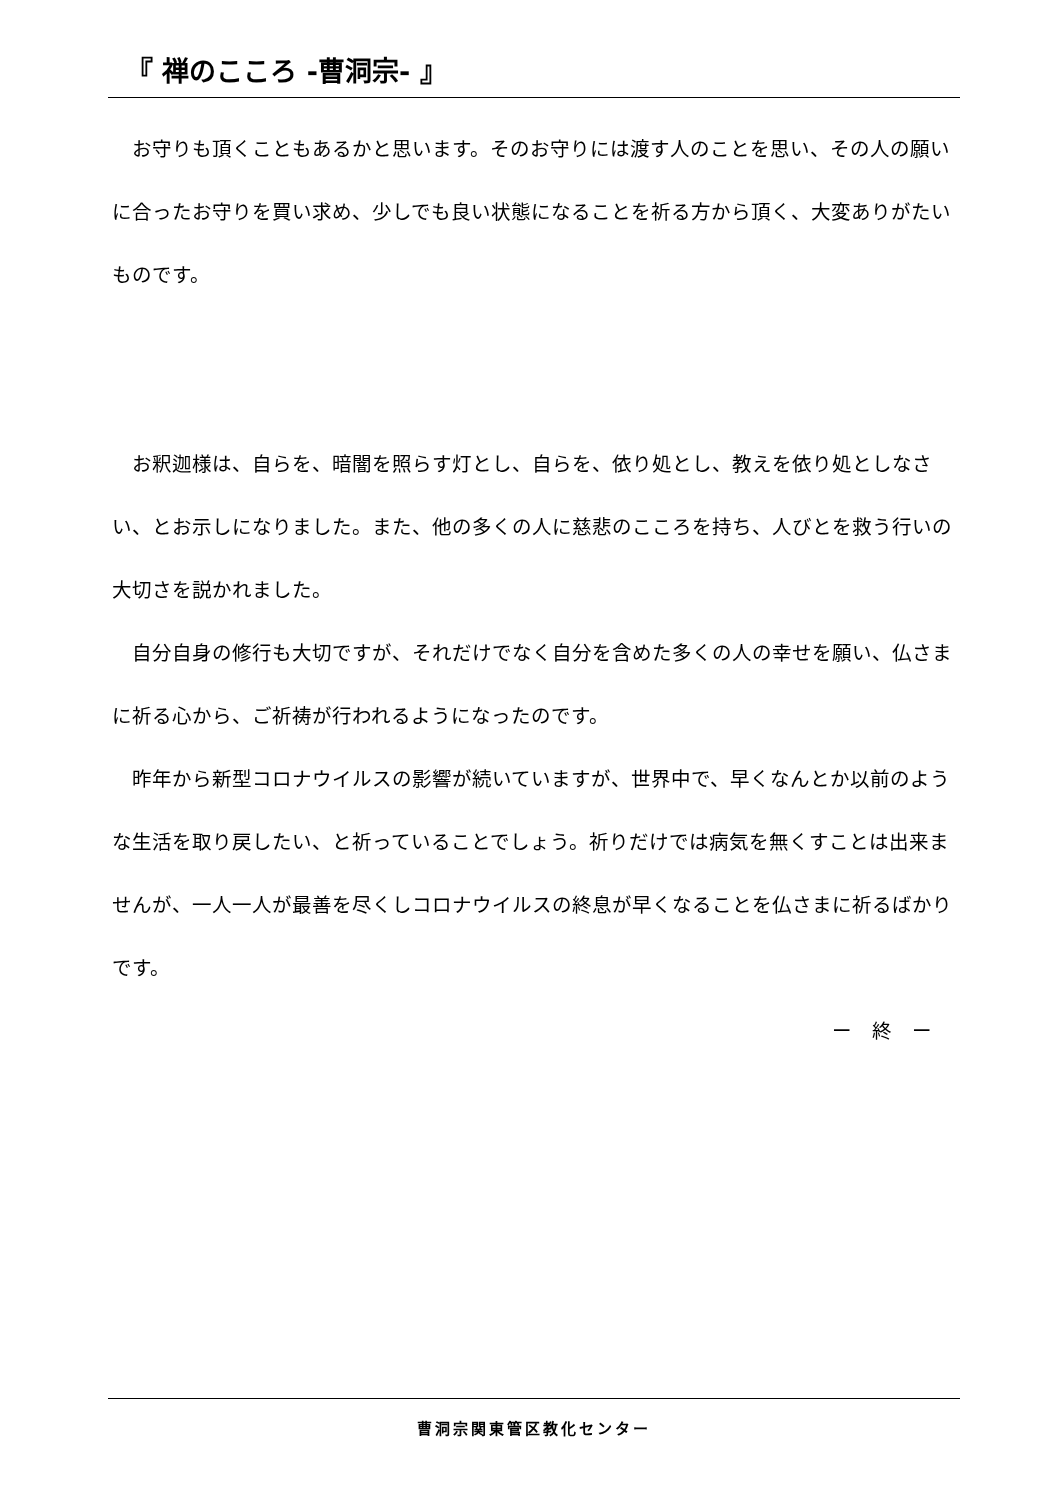『 禅のこころ -曹洞宗- 』
　お守りも頂くこともあるかと思います。そのお守りには渡す人のことを思い、その人の願いに合ったお守りを買い求め、少しでも良い状態になることを祈る方から頂く、大変ありがたいものです。
　お釈迦様は、自らを、暗闇を照らす灯とし、自らを、依り処とし、教えを依り処としなさい、とお示しになりました。また、他の多くの人に慈悲のこころを持ち、人びとを救う行いの大切さを説かれました。
　自分自身の修行も大切ですが、それだけでなく自分を含めた多くの人の幸せを願い、仏さまに祈る心から、ご祈祷が行われるようになったのです。
　昨年から新型コロナウイルスの影響が続いていますが、世界中で、早くなんとか以前のような生活を取り戻したい、と祈っていることでしょう。祈りだけでは病気を無くすことは出来ませんが、一人一人が最善を尽くしコロナウイルスの終息が早くなることを仏さまに祈るばかりです。
ー　終　ー
曹洞宗関東管区教化センター